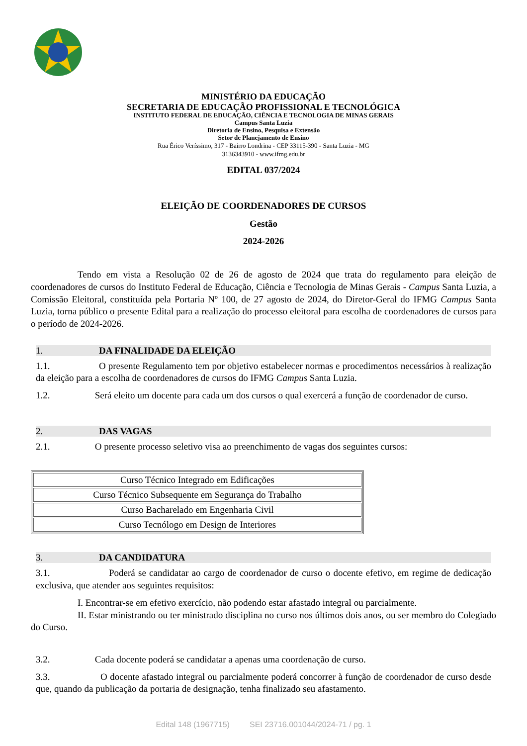MINISTÉRIO DA EDUCAÇÃO
SECRETARIA DE EDUCAÇÃO PROFISSIONAL E TECNOLÓGICA
INSTITUTO FEDERAL DE EDUCAÇÃO, CIÊNCIA E TECNOLOGIA DE MINAS GERAIS
Campus Santa Luzia
Diretoria de Ensino, Pesquisa e Extensão
Setor de Planejamento de Ensino
Rua Érico Veríssimo, 317 - Bairro Londrina - CEP 33115-390 - Santa Luzia - MG
3136343910 - www.ifmg.edu.br
EDITAL 037/2024
ELEIÇÃO DE COORDENADORES DE CURSOS
Gestão
2024-2026
Tendo em vista a Resolução 02 de 26 de agosto de 2024 que trata do regulamento para eleição de coordenadores de cursos do Instituto Federal de Educação, Ciência e Tecnologia de Minas Gerais - Campus Santa Luzia, a Comissão Eleitoral, constituída pela Portaria Nº 100, de 27 agosto de 2024, do Diretor-Geral do IFMG Campus Santa Luzia, torna público o presente Edital para a realização do processo eleitoral para escolha de coordenadores de cursos para o período de 2024-2026.
1. DA FINALIDADE DA ELEIÇÃO
1.1. O presente Regulamento tem por objetivo estabelecer normas e procedimentos necessários à realização da eleição para a escolha de coordenadores de cursos do IFMG Campus Santa Luzia.
1.2. Será eleito um docente para cada um dos cursos o qual exercerá a função de coordenador de curso.
2. DAS VAGAS
2.1. O presente processo seletivo visa ao preenchimento de vagas dos seguintes cursos:
| Curso Técnico Integrado em Edificações |
| Curso Técnico Subsequente em Segurança do Trabalho |
| Curso Bacharelado em Engenharia Civil |
| Curso Tecnólogo em Design de Interiores |
3. DA CANDIDATURA
3.1. Poderá se candidatar ao cargo de coordenador de curso o docente efetivo, em regime de dedicação exclusiva, que atender aos seguintes requisitos:
I. Encontrar-se em efetivo exercício, não podendo estar afastado integral ou parcialmente.
II. Estar ministrando ou ter ministrado disciplina no curso nos últimos dois anos, ou ser membro do Colegiado do Curso.
3.2. Cada docente poderá se candidatar a apenas uma coordenação de curso.
3.3. O docente afastado integral ou parcialmente poderá concorrer à função de coordenador de curso desde que, quando da publicação da portaria de designação, tenha finalizado seu afastamento.
Edital 148 (1967715) SEI 23716.001044/2024-71 / pg. 1